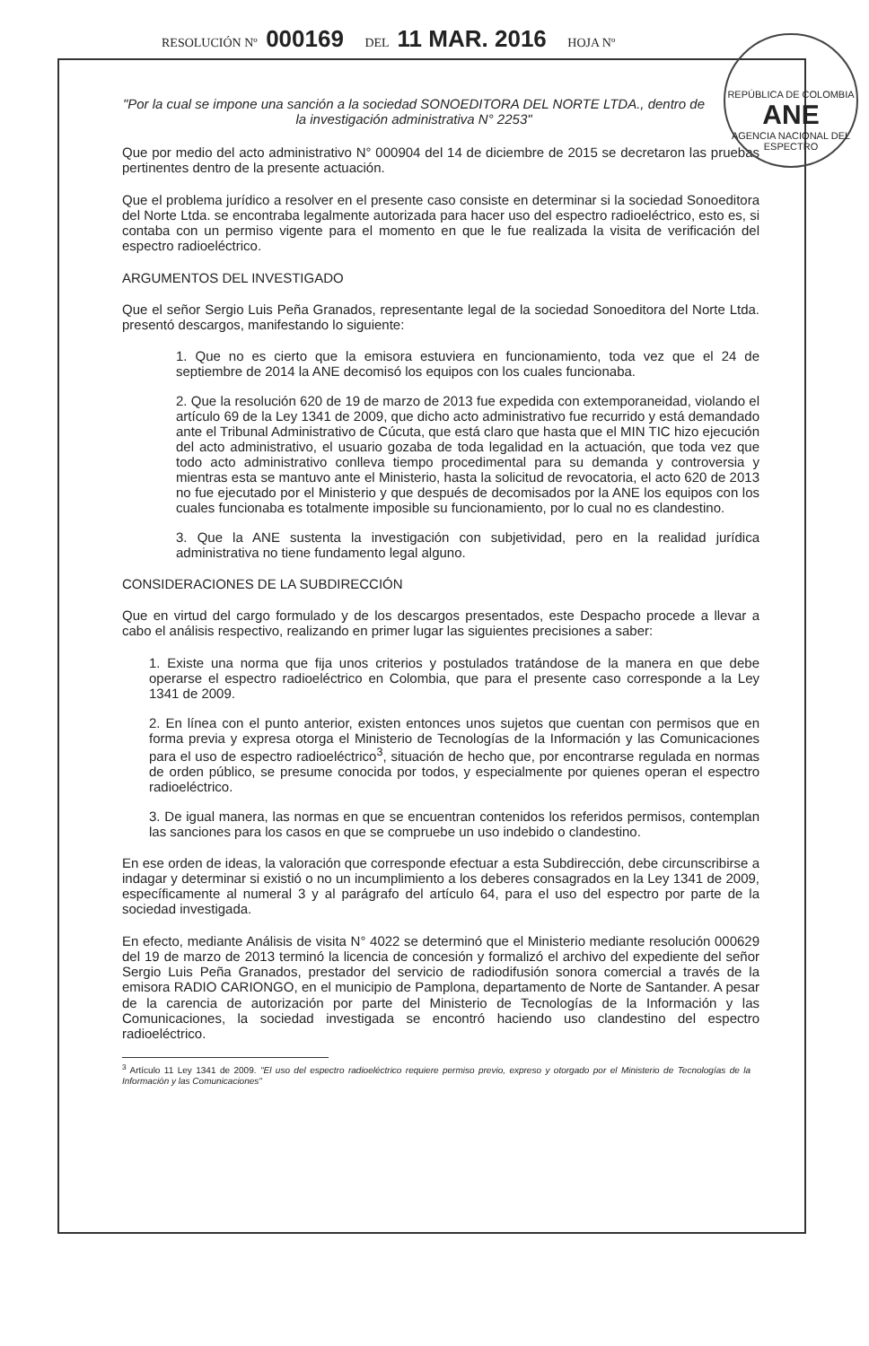RESOLUCIÓN Nº 000169 DEL 11 MAR. 2016 HOJA Nº
REPÚBLICA DE COLOMBIA
ANE
AGENCIA NACIONAL DEL ESPECTRO
"Por la cual se impone una sanción a la sociedad SONOEDITORA DEL NORTE LTDA., dentro de la investigación administrativa N° 2253"
Que por medio del acto administrativo N° 000904 del 14 de diciembre de 2015 se decretaron las pruebas pertinentes dentro de la presente actuación.
Que el problema jurídico a resolver en el presente caso consiste en determinar si la sociedad Sonoeditora del Norte Ltda. se encontraba legalmente autorizada para hacer uso del espectro radioeléctrico, esto es, si contaba con un permiso vigente para el momento en que le fue realizada la visita de verificación del espectro radioeléctrico.
ARGUMENTOS DEL INVESTIGADO
Que el señor Sergio Luis Peña Granados, representante legal de la sociedad Sonoeditora del Norte Ltda. presentó descargos, manifestando lo siguiente:
1. Que no es cierto que la emisora estuviera en funcionamiento, toda vez que el 24 de septiembre de 2014 la ANE decomisó los equipos con los cuales funcionaba.
2. Que la resolución 620 de 19 de marzo de 2013 fue expedida con extemporaneidad, violando el artículo 69 de la Ley 1341 de 2009, que dicho acto administrativo fue recurrido y está demandado ante el Tribunal Administrativo de Cúcuta, que está claro que hasta que el MIN TIC hizo ejecución del acto administrativo, el usuario gozaba de toda legalidad en la actuación, que toda vez que todo acto administrativo conlleva tiempo procedimental para su demanda y controversia y mientras esta se mantuvo ante el Ministerio, hasta la solicitud de revocatoria, el acto 620 de 2013 no fue ejecutado por el Ministerio y que después de decomisados por la ANE los equipos con los cuales funcionaba es totalmente imposible su funcionamiento, por lo cual no es clandestino.
3. Que la ANE sustenta la investigación con subjetividad, pero en la realidad jurídica administrativa no tiene fundamento legal alguno.
CONSIDERACIONES DE LA SUBDIRECCIÓN
Que en virtud del cargo formulado y de los descargos presentados, este Despacho procede a llevar a cabo el análisis respectivo, realizando en primer lugar las siguientes precisiones a saber:
1. Existe una norma que fija unos criterios y postulados tratándose de la manera en que debe operarse el espectro radioeléctrico en Colombia, que para el presente caso corresponde a la Ley 1341 de 2009.
2. En línea con el punto anterior, existen entonces unos sujetos que cuentan con permisos que en forma previa y expresa otorga el Ministerio de Tecnologías de la Información y las Comunicaciones para el uso de espectro radioeléctrico<sup>3</sup>, situación de hecho que, por encontrarse regulada en normas de orden público, se presume conocida por todos, y especialmente por quienes operan el espectro radioeléctrico.
3. De igual manera, las normas en que se encuentran contenidos los referidos permisos, contemplan las sanciones para los casos en que se compruebe un uso indebido o clandestino.
En ese orden de ideas, la valoración que corresponde efectuar a esta Subdirección, debe circunscribirse a indagar y determinar si existió o no un incumplimiento a los deberes consagrados en la Ley 1341 de 2009, específicamente al numeral 3 y al parágrafo del artículo 64, para el uso del espectro por parte de la sociedad investigada.
En efecto, mediante Análisis de visita N° 4022 se determinó que el Ministerio mediante resolución 000629 del 19 de marzo de 2013 terminó la licencia de concesión y formalizó el archivo del expediente del señor Sergio Luis Peña Granados, prestador del servicio de radiodifusión sonora comercial a través de la emisora RADIO CARIONGO, en el municipio de Pamplona, departamento de Norte de Santander. A pesar de la carencia de autorización por parte del Ministerio de Tecnologías de la Información y las Comunicaciones, la sociedad investigada se encontró haciendo uso clandestino del espectro radioeléctrico.
<sup>3</sup> Artículo 11 Ley 1341 de 2009. "El uso del espectro radioeléctrico requiere permiso previo, expreso y otorgado por el Ministerio de Tecnologías de la Información y las Comunicaciones"